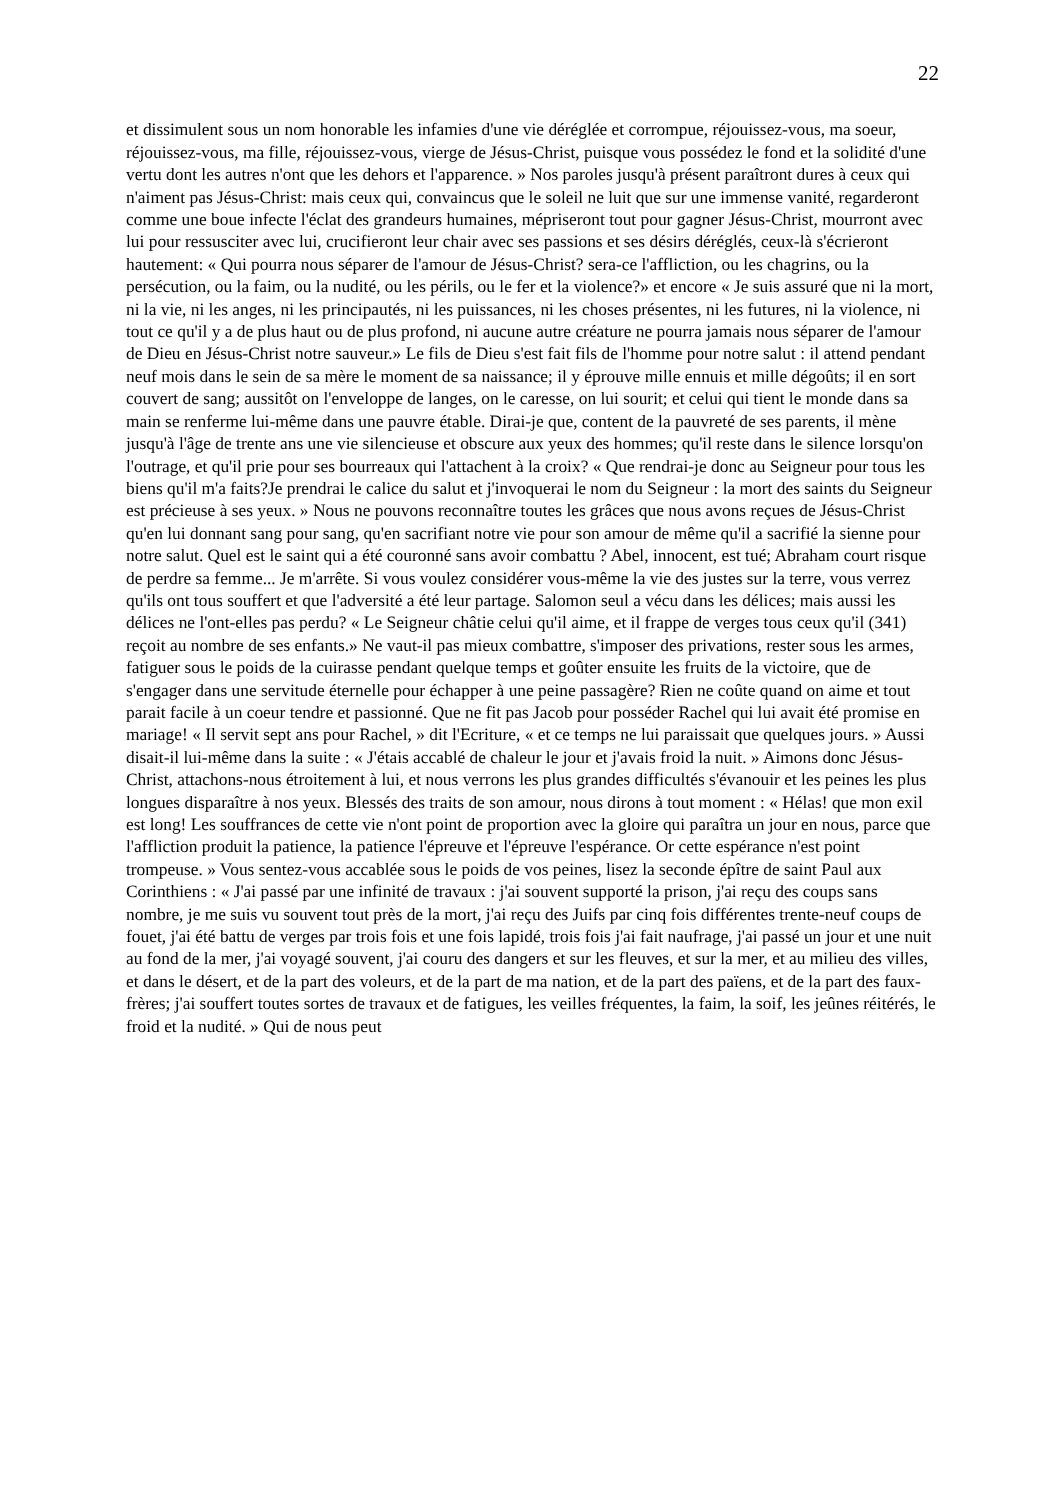22
et dissimulent sous un nom honorable les infamies d'une vie déréglée et corrompue, réjouissez-vous, ma soeur, réjouissez-vous, ma fille, réjouissez-vous, vierge de Jésus-Christ, puisque vous possédez le fond et la solidité d'une vertu dont les autres n'ont que les dehors et l'apparence. » Nos paroles jusqu'à présent paraîtront dures à ceux qui n'aiment pas Jésus-Christ: mais ceux qui, convaincus que le soleil ne luit que sur une immense vanité, regarderont comme une boue infecte l'éclat des grandeurs humaines, mépriseront tout pour gagner Jésus-Christ, mourront avec lui pour ressusciter avec lui, crucifieront leur chair avec ses passions et ses désirs déréglés, ceux-là s'écrieront hautement: « Qui pourra nous séparer de l'amour de Jésus-Christ? sera-ce l'affliction, ou les chagrins, ou la persécution, ou la faim, ou la nudité, ou les périls, ou le fer et la violence?» et encore « Je suis assuré que ni la mort, ni la vie, ni les anges, ni les principautés, ni les puissances, ni les choses présentes, ni les futures, ni la violence, ni tout ce qu'il y a de plus haut ou de plus profond, ni aucune autre créature ne pourra jamais nous séparer de l'amour de Dieu en Jésus-Christ notre sauveur.» Le fils de Dieu s'est fait fils de l'homme pour notre salut : il attend pendant neuf mois dans le sein de sa mère le moment de sa naissance; il y éprouve mille ennuis et mille dégoûts; il en sort couvert de sang; aussitôt on l'enveloppe de langes, on le caresse, on lui sourit; et celui qui tient le monde dans sa main se renferme lui-même dans une pauvre étable. Dirai-je que, content de la pauvreté de ses parents, il mène jusqu'à l'âge de trente ans une vie silencieuse et obscure aux yeux des hommes; qu'il reste dans le silence lorsqu'on l'outrage, et qu'il prie pour ses bourreaux qui l'attachent à la croix? « Que rendrai-je donc au Seigneur pour tous les biens qu'il m'a faits?Je prendrai le calice du salut et j'invoquerai le nom du Seigneur : la mort des saints du Seigneur est précieuse à ses yeux. » Nous ne pouvons reconnaître toutes les grâces que nous avons reçues de Jésus-Christ qu'en lui donnant sang pour sang, qu'en sacrifiant notre vie pour son amour de même qu'il a sacrifié la sienne pour notre salut. Quel est le saint qui a été couronné sans avoir combattu ? Abel, innocent, est tué; Abraham court risque de perdre sa femme... Je m'arrête. Si vous voulez considérer vous-même la vie des justes sur la terre, vous verrez qu'ils ont tous souffert et que l'adversité a été leur partage. Salomon seul a vécu dans les délices; mais aussi les délices ne l'ont-elles pas perdu? « Le Seigneur châtie celui qu'il aime, et il frappe de verges tous ceux qu'il (341) reçoit au nombre de ses enfants.» Ne vaut-il pas mieux combattre, s'imposer des privations, rester sous les armes, fatiguer sous le poids de la cuirasse pendant quelque temps et goûter ensuite les fruits de la victoire, que de s'engager dans une servitude éternelle pour échapper à une peine passagère? Rien ne coûte quand on aime et tout parait facile à un coeur tendre et passionné. Que ne fit pas Jacob pour posséder Rachel qui lui avait été promise en mariage! « Il servit sept ans pour Rachel, » dit l'Ecriture, « et ce temps ne lui paraissait que quelques jours. » Aussi disait-il lui-même dans la suite : « J'étais accablé de chaleur le jour et j'avais froid la nuit. » Aimons donc Jésus-Christ, attachons-nous étroitement à lui, et nous verrons les plus grandes difficultés s'évanouir et les peines les plus longues disparaître à nos yeux. Blessés des traits de son amour, nous dirons à tout moment : « Hélas! que mon exil est long! Les souffrances de cette vie n'ont point de proportion avec la gloire qui paraîtra un jour en nous, parce que l'affliction produit la patience, la patience l'épreuve et l'épreuve l'espérance. Or cette espérance n'est point trompeuse. » Vous sentez-vous accablée sous le poids de vos peines, lisez la seconde épître de saint Paul aux Corinthiens : « J'ai passé par une infinité de travaux : j'ai souvent supporté la prison, j'ai reçu des coups sans nombre, je me suis vu souvent tout près de la mort, j'ai reçu des Juifs par cinq fois différentes trente-neuf coups de fouet, j'ai été battu de verges par trois fois et une fois lapidé, trois fois j'ai fait naufrage, j'ai passé un jour et une nuit au fond de la mer, j'ai voyagé souvent, j'ai couru des dangers et sur les fleuves, et sur la mer, et au milieu des villes, et dans le désert, et de la part des voleurs, et de la part de ma nation, et de la part des païens, et de la part des faux-frères; j'ai souffert toutes sortes de travaux et de fatigues, les veilles fréquentes, la faim, la soif, les jeûnes réitérés, le froid et la nudité. » Qui de nous peut